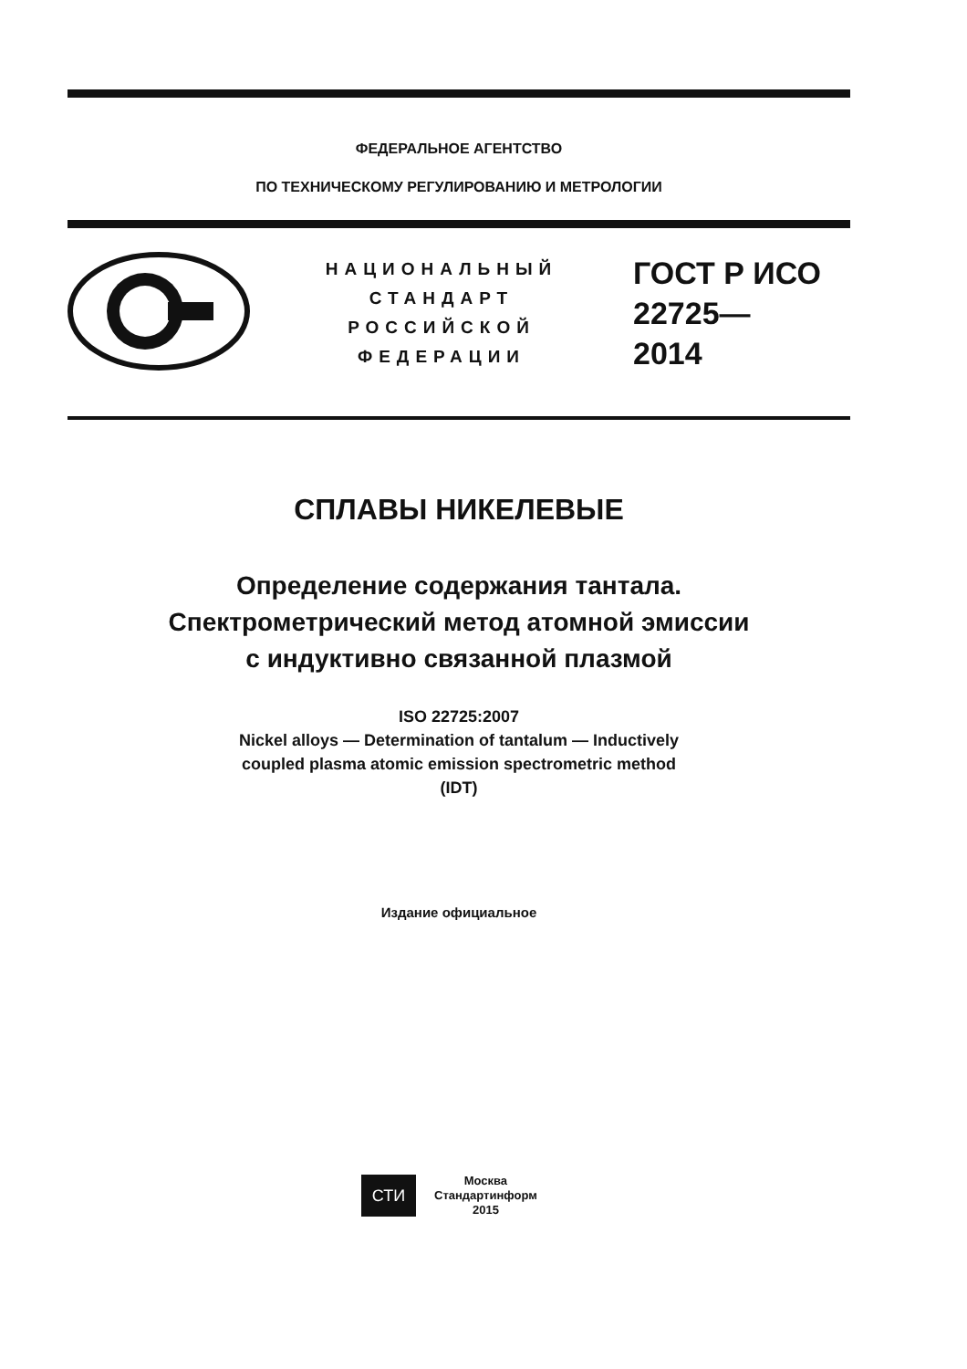ФЕДЕРАЛЬНОЕ АГЕНТСТВО
ПО ТЕХНИЧЕСКОМУ РЕГУЛИРОВАНИЮ И МЕТРОЛОГИИ
НАЦИОНАЛЬНЫЙ
СТАНДАРТ
РОССИЙСКОЙ
ФЕДЕРАЦИИ
ГОСТ Р ИСО
22725—
2014
СПЛАВЫ НИКЕЛЕВЫЕ
Определение содержания тантала.
Спектрометрический метод атомной эмиссии
с индуктивно связанной плазмой
ISO 22725:2007
Nickel alloys — Determination of tantalum — Inductively
coupled plasma atomic emission spectrometric method
(IDT)
Издание официальное
СТИ
Москва
Стандартинформ
2015